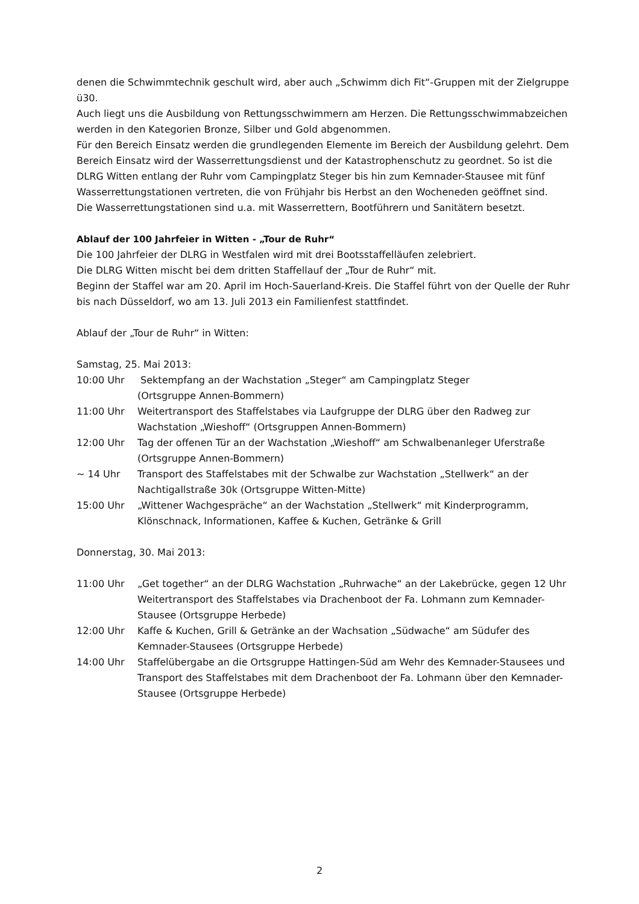denen die Schwimmtechnik geschult wird, aber auch „Schwimm dich Fit“-Gruppen mit der Zielgruppe ü30.
Auch liegt uns die Ausbildung von Rettungsschwimmern am Herzen. Die Rettungsschwimmabzeichen werden in den Kategorien Bronze, Silber und Gold abgenommen.
Für den Bereich Einsatz werden die grundlegenden Elemente im Bereich der Ausbildung gelehrt. Dem Bereich Einsatz wird der Wasserrettungsdienst und der Katastrophenschutz zu geordnet. So ist die DLRG Witten entlang der Ruhr vom Campingplatz Steger bis hin zum Kemnader-Stausee mit fünf Wasserrettungstationen vertreten, die von Frühjahr bis Herbst an den Wocheneden geöffnet sind.
Die Wasserrettungstationen sind u.a. mit Wasserrettern, Bootführern und Sanitätern besetzt.
Ablauf der 100 Jahrfeier in Witten - „Tour de Ruhr“
Die 100 Jahrfeier der DLRG in Westfalen wird mit drei Bootsstaffelläufen zelebriert.
Die DLRG Witten mischt bei dem dritten Staffellauf der „Tour de Ruhr“ mit.
Beginn der Staffel war am 20. April im Hoch-Sauerland-Kreis. Die Staffel führt von der Quelle der Ruhr bis nach Düsseldorf, wo am 13. Juli 2013 ein Familienfest stattfindet.
Ablauf der „Tour de Ruhr“ in Witten:
Samstag, 25. Mai 2013:
10:00 Uhr Sektempfang an der Wachstation „Steger“ am Campingplatz Steger
(Ortsgruppe Annen-Bommern)
11:00 Uhr Weitertransport des Staffelstabes via Laufgruppe der DLRG über den Radweg zur Wachstation „Wieshoff“ (Ortsgruppen Annen-Bommern)
12:00 Uhr Tag der offenen Tür an der Wachstation „Wieshoff“ am Schwalbenanleger Uferstraße (Ortsgruppe Annen-Bommern)
~ 14 Uhr Transport des Staffelstabes mit der Schwalbe zur Wachstation „Stellwerk“ an der Nachtigallstraße 30k (Ortsgruppe Witten-Mitte)
15:00 Uhr „Wittener Wachgespräche“ an der Wachstation „Stellwerk“ mit Kinderprogramm, Klönschnack, Informationen, Kaffee & Kuchen, Getränke & Grill
Donnerstag, 30. Mai 2013:
11:00 Uhr „Get together“ an der DLRG Wachstation „Ruhrwache“ an der Lakebrücke, gegen 12 Uhr Weitertransport des Staffelstabes via Drachenboot der Fa. Lohmann zum Kemnader-Stausee (Ortsgruppe Herbede)
12:00 Uhr Kaffe & Kuchen, Grill & Getränke an der Wachsation „Südwache“ am Südufer des Kemnader-Stausees (Ortsgruppe Herbede)
14:00 Uhr Staffelübergabe an die Ortsgruppe Hattingen-Süd am Wehr des Kemnader-Stausees und Transport des Staffelstabes mit dem Drachenboot der Fa. Lohmann über den Kemnader- Stausee (Ortsgruppe Herbede)
2